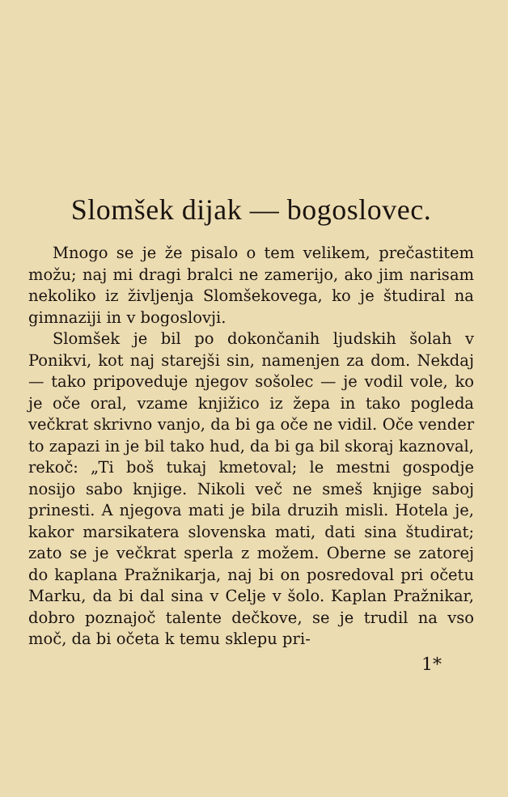Slomšek dijak — bogoslovec.
Mnogo se je že pisalo o tem velikem, prečastitem možu; naj mi dragi bralci ne zamerijo, ako jim narisam nekoliko iz življenja Slomšekovega, ko je študiral na gimnaziji in v bogoslovji.
Slomšek je bil po dokončanih ljudskih šolah v Ponikvi, kot naj starejši sin, namenjen za dom. Nekdaj — tako pripoveduje njegov sošolec — je vodil vole, ko je oče oral, vzame knjižico iz žepa in tako pogleda večkrat skrivno vanjo, da bi ga oče ne vidil. Oče vender to zapazi in je bil tako hud, da bi ga bil skoraj kaznoval, rekoč: „Ti boš tukaj kmetoval; le mestni gospodje nosijo sabo knjige. Nikoli več ne smeš knjige saboj prinesti. A njegova mati je bila druzih misli. Hotela je, kakor marsikatera slovenska mati, dati sina študirat; zato se je večkrat sperla z možem. Oberne se zatorej do kaplana Pražnikarja, naj bi on posredoval pri očetu Marku, da bi dal sina v Celje v šolo. Kaplan Pražnikar, dobro poznajoč talente dečkove, se je trudil na vso moč, da bi očeta k temu sklepu pri-
1*